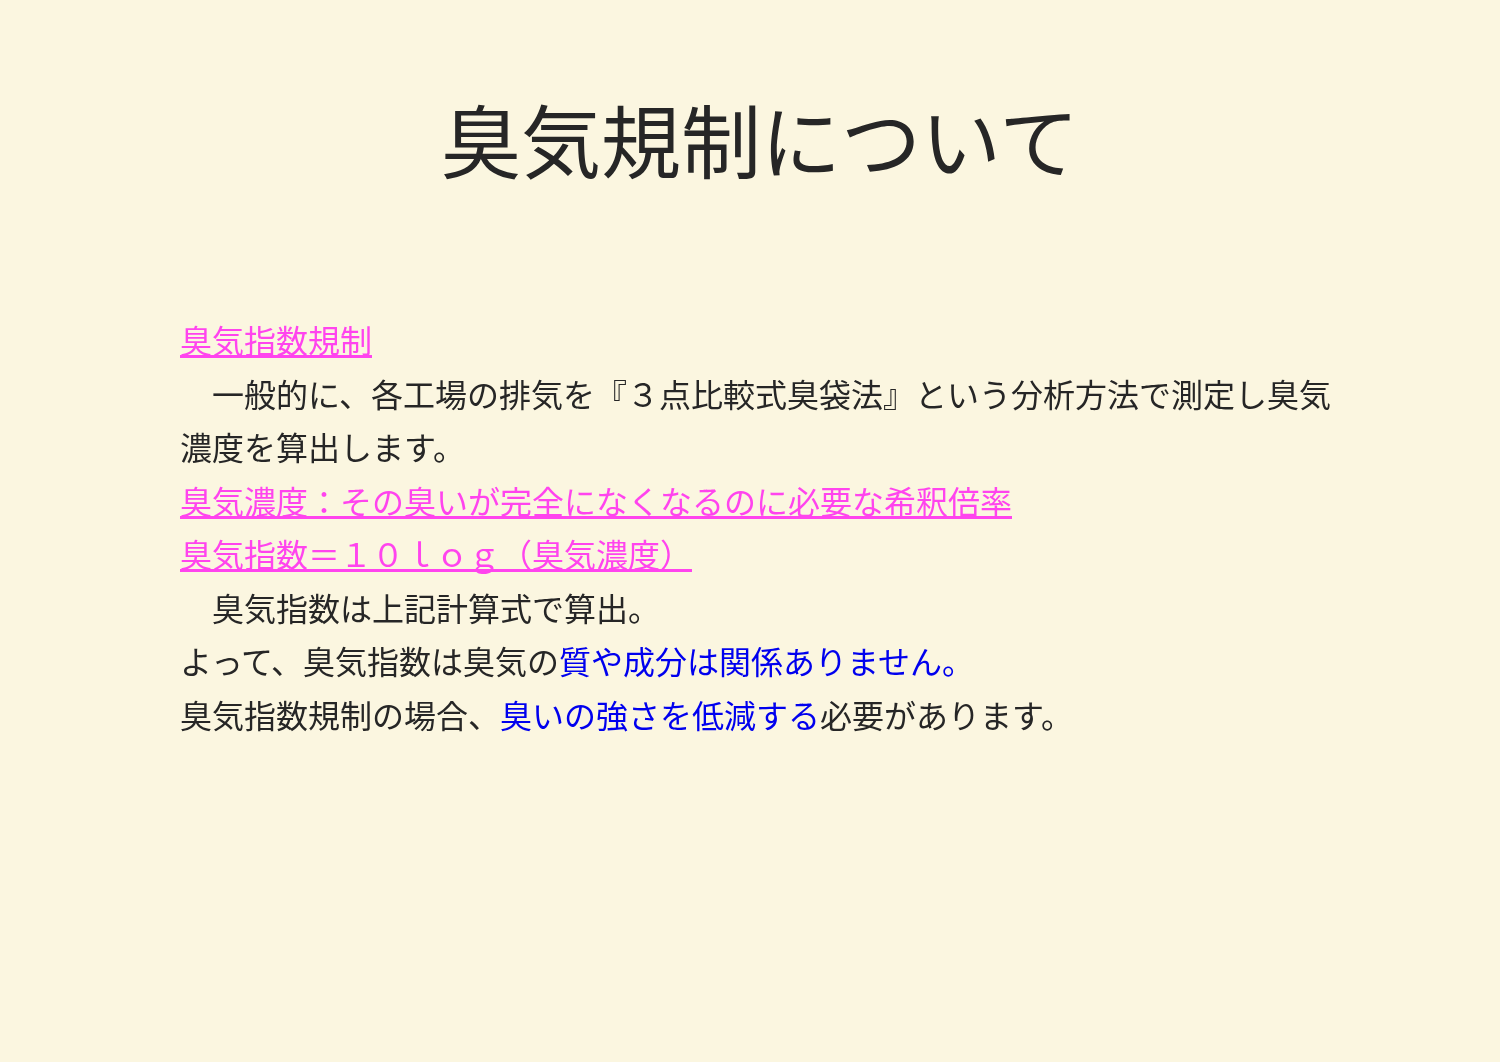臭気規制について
臭気指数規制
　一般的に、各工場の排気を『３点比較式臭袋法』という分析方法で測定し臭気濃度を算出します。
臭気濃度：その臭いが完全になくなるのに必要な希釈倍率
臭気指数＝１０ｌｏｇ（臭気濃度）
　臭気指数は上記計算式で算出。
よって、臭気指数は臭気の質や成分は関係ありません。
臭気指数規制の場合、臭いの強さを低減する必要があります。